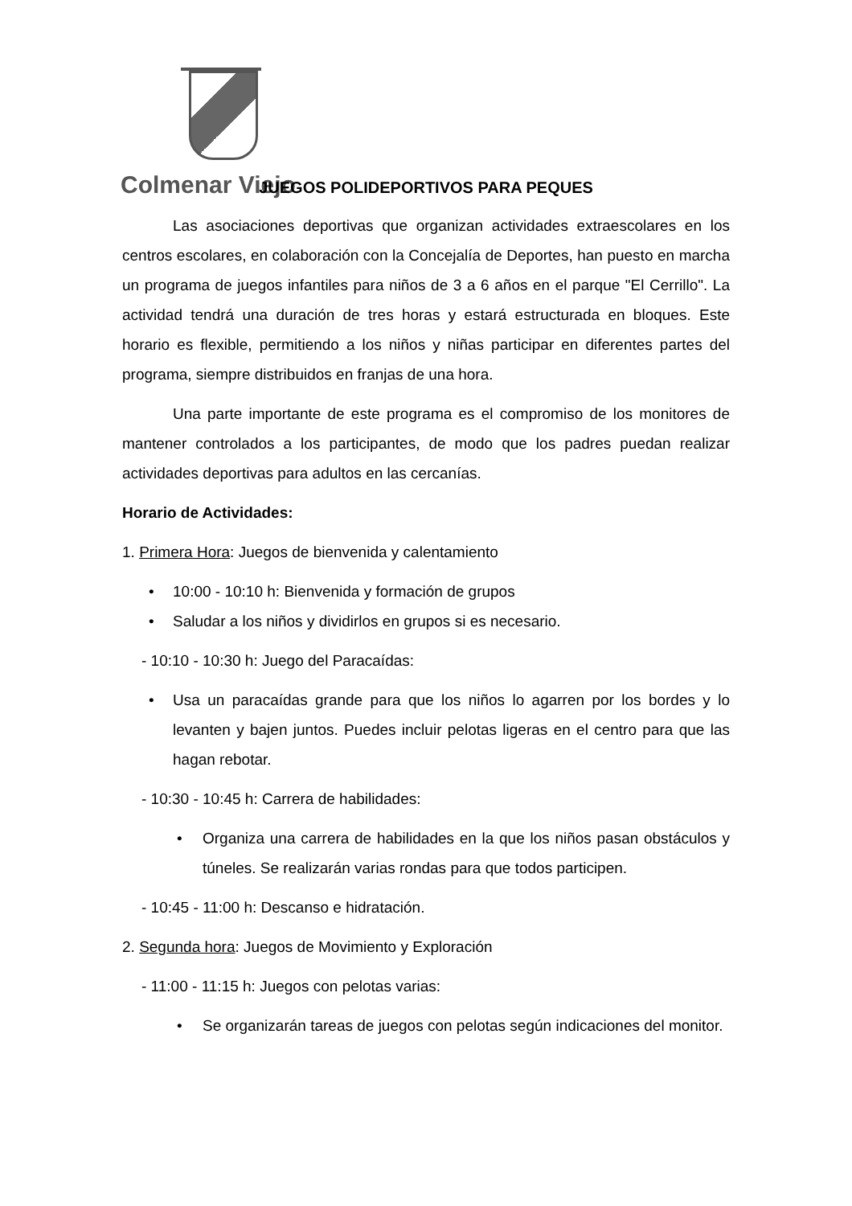Colmenar Viejo
JUEGOS POLIDEPORTIVOS PARA PEQUES
Las asociaciones deportivas que organizan actividades extraescolares en los centros escolares, en colaboración con la Concejalía de Deportes, han puesto en marcha un programa de juegos infantiles para niños de 3 a 6 años en el parque "El Cerrillo". La actividad tendrá una duración de tres horas y estará estructurada en bloques. Este horario es flexible, permitiendo a los niños y niñas participar en diferentes partes del programa, siempre distribuidos en franjas de una hora.
Una parte importante de este programa es el compromiso de los monitores de mantener controlados a los participantes, de modo que los padres puedan realizar actividades deportivas para adultos en las cercanías.
Horario de Actividades:
1. Primera Hora: Juegos de bienvenida y calentamiento
• 10:00 - 10:10 h: Bienvenida y formación de grupos
• Saludar a los niños y dividirlos en grupos si es necesario.
- 10:10 - 10:30 h: Juego del Paracaídas:
• Usa un paracaídas grande para que los niños lo agarren por los bordes y lo levanten y bajen juntos. Puedes incluir pelotas ligeras en el centro para que las hagan rebotar.
- 10:30 - 10:45 h: Carrera de habilidades:
• Organiza una carrera de habilidades en la que los niños pasan obstáculos y túneles. Se realizarán varias rondas para que todos participen.
- 10:45 - 11:00 h: Descanso e hidratación.
2. Segunda hora: Juegos de Movimiento y Exploración
- 11:00 - 11:15 h: Juegos con pelotas varias:
• Se organizarán tareas de juegos con pelotas según indicaciones del monitor.